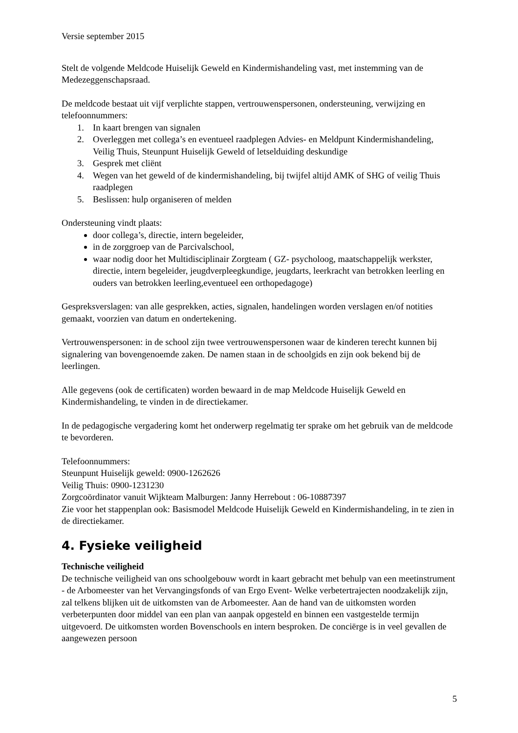Versie september 2015
Stelt de volgende Meldcode Huiselijk Geweld en Kindermishandeling vast, met instemming van de Medezeggenschapsraad.
De meldcode bestaat uit vijf verplichte stappen, vertrouwenspersonen, ondersteuning, verwijzing en telefoonnummers:
1. In kaart brengen van signalen
2. Overleggen met collega’s en eventueel raadplegen Advies- en Meldpunt Kindermishandeling, Veilig Thuis, Steunpunt Huiselijk Geweld of letselduiding deskundige
3. Gesprek met cliënt
4. Wegen van het geweld of de kindermishandeling, bij twijfel altijd AMK of SHG of veilig Thuis raadplegen
5. Beslissen: hulp organiseren of melden
Ondersteuning vindt plaats:
door collega’s, directie, intern begeleider,
in de zorggroep van de Parcivalschool,
waar nodig door het Multidisciplinair Zorgteam ( GZ- psycholoog, maatschappelijk werkster, directie, intern begeleider, jeugdverpleegkundige, jeugdarts, leerkracht van betrokken leerling en ouders van betrokken leerling,eventueel een orthopedagoge)
Gespreksverslagen: van alle gesprekken, acties, signalen, handelingen worden verslagen en/of notities gemaakt, voorzien van datum en ondertekening.
Vertrouwenspersonen: in de school zijn twee vertrouwenspersonen waar de kinderen terecht kunnen bij signalering van bovengenoemde zaken. De namen staan in de schoolgids en zijn ook bekend bij de leerlingen.
Alle gegevens (ook de certificaten) worden bewaard in de map Meldcode Huiselijk Geweld en Kindermishandeling, te vinden in de directiekamer.
In de pedagogische vergadering komt het onderwerp regelmatig ter sprake om het gebruik van de meldcode te bevorderen.
Telefoonnummers:
Steunpunt Huiselijk geweld: 0900-1262626
Veilig Thuis: 0900-1231230
Zorgcoördinator vanuit Wijkteam Malburgen: Janny Herrebout : 06-10887397
Zie voor het stappenplan ook: Basismodel Meldcode Huiselijk Geweld en Kindermishandeling, in te zien in de directiekamer.
4. Fysieke veiligheid
Technische veiligheid
De technische veiligheid van ons schoolgebouw wordt in kaart gebracht met behulp van een meetinstrument - de Arbomeester van het Vervangingsfonds of van Ergo Event- Welke verbetertrajecten noodzakelijk zijn, zal telkens blijken uit de uitkomsten van de Arbomeester. Aan de hand van de uitkomsten worden verbeterpunten door middel van een plan van aanpak opgesteld en binnen een vastgestelde termijn uitgevoerd. De uitkomsten worden Bovenschools en intern besproken. De conciërge is in veel gevallen de aangewezen persoon
5